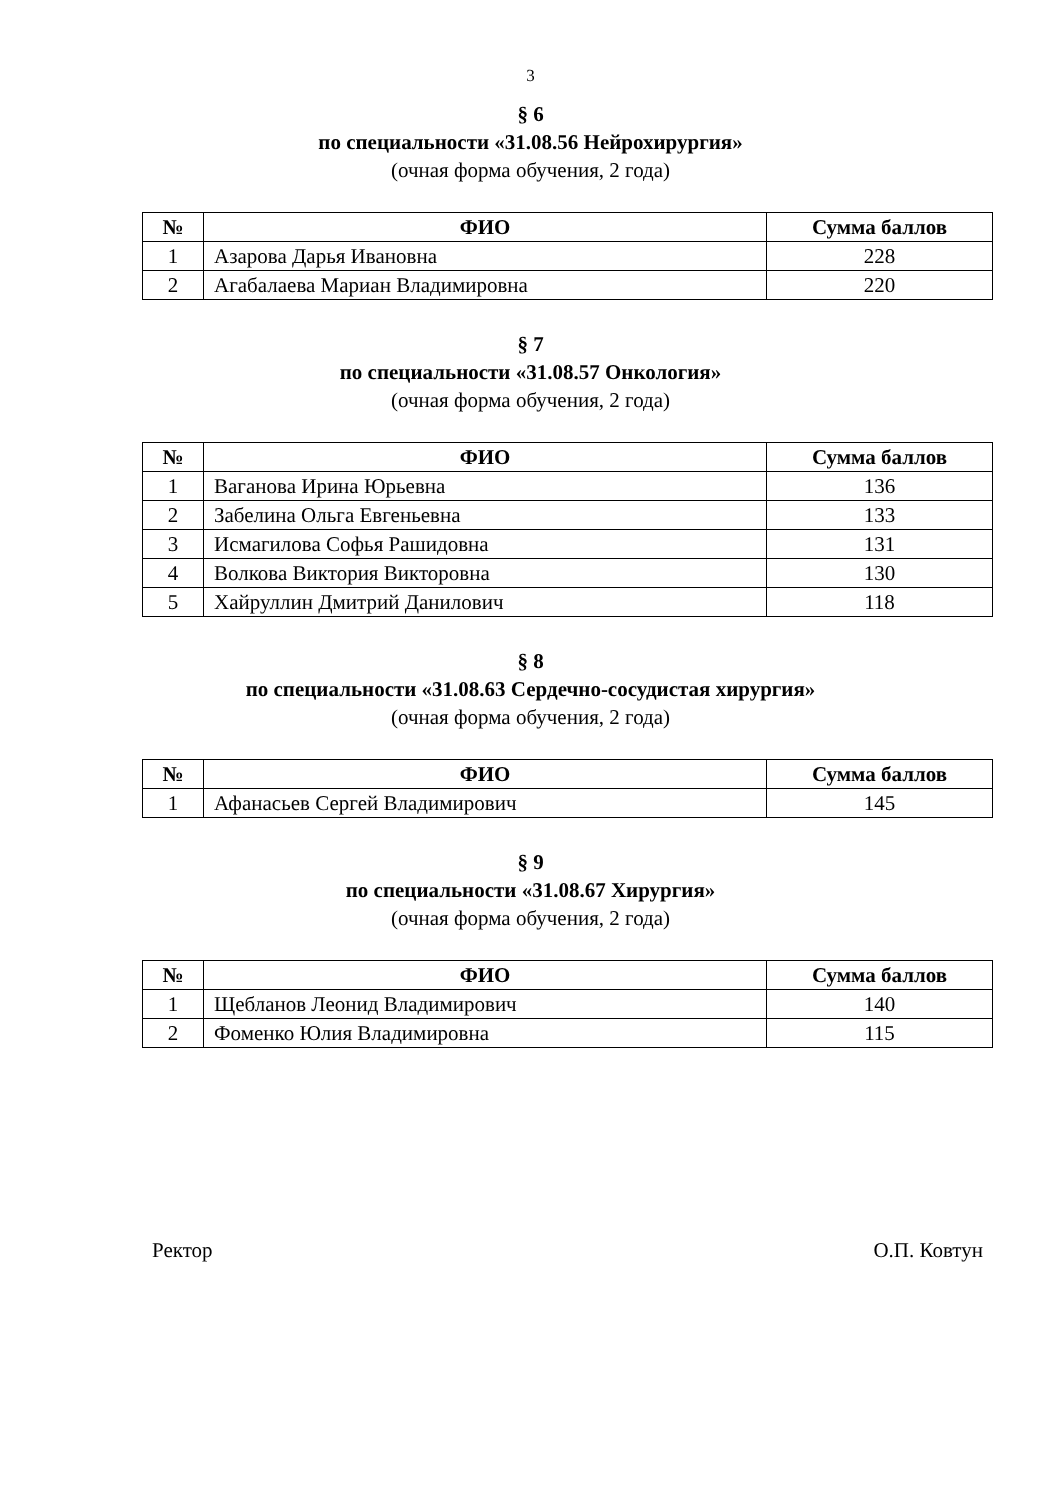3
§ 6
по специальности «31.08.56 Нейрохирургия»
(очная форма обучения, 2 года)
| № | ФИО | Сумма баллов |
| --- | --- | --- |
| 1 | Азарова Дарья Ивановна | 228 |
| 2 | Агабалаева Мариан Владимировна | 220 |
§ 7
по специальности «31.08.57 Онкология»
(очная форма обучения, 2 года)
| № | ФИО | Сумма баллов |
| --- | --- | --- |
| 1 | Ваганова Ирина Юрьевна | 136 |
| 2 | Забелина Ольга Евгеньевна | 133 |
| 3 | Исмагилова Софья Рашидовна | 131 |
| 4 | Волкова Виктория Викторовна | 130 |
| 5 | Хайруллин Дмитрий Данилович | 118 |
§ 8
по специальности «31.08.63 Сердечно-сосудистая хирургия»
(очная форма обучения, 2 года)
| № | ФИО | Сумма баллов |
| --- | --- | --- |
| 1 | Афанасьев Сергей Владимирович | 145 |
§ 9
по специальности «31.08.67 Хирургия»
(очная форма обучения, 2 года)
| № | ФИО | Сумма баллов |
| --- | --- | --- |
| 1 | Щебланов Леонид Владимирович | 140 |
| 2 | Фоменко Юлия Владимировна | 115 |
Ректор О.П. Ковтун